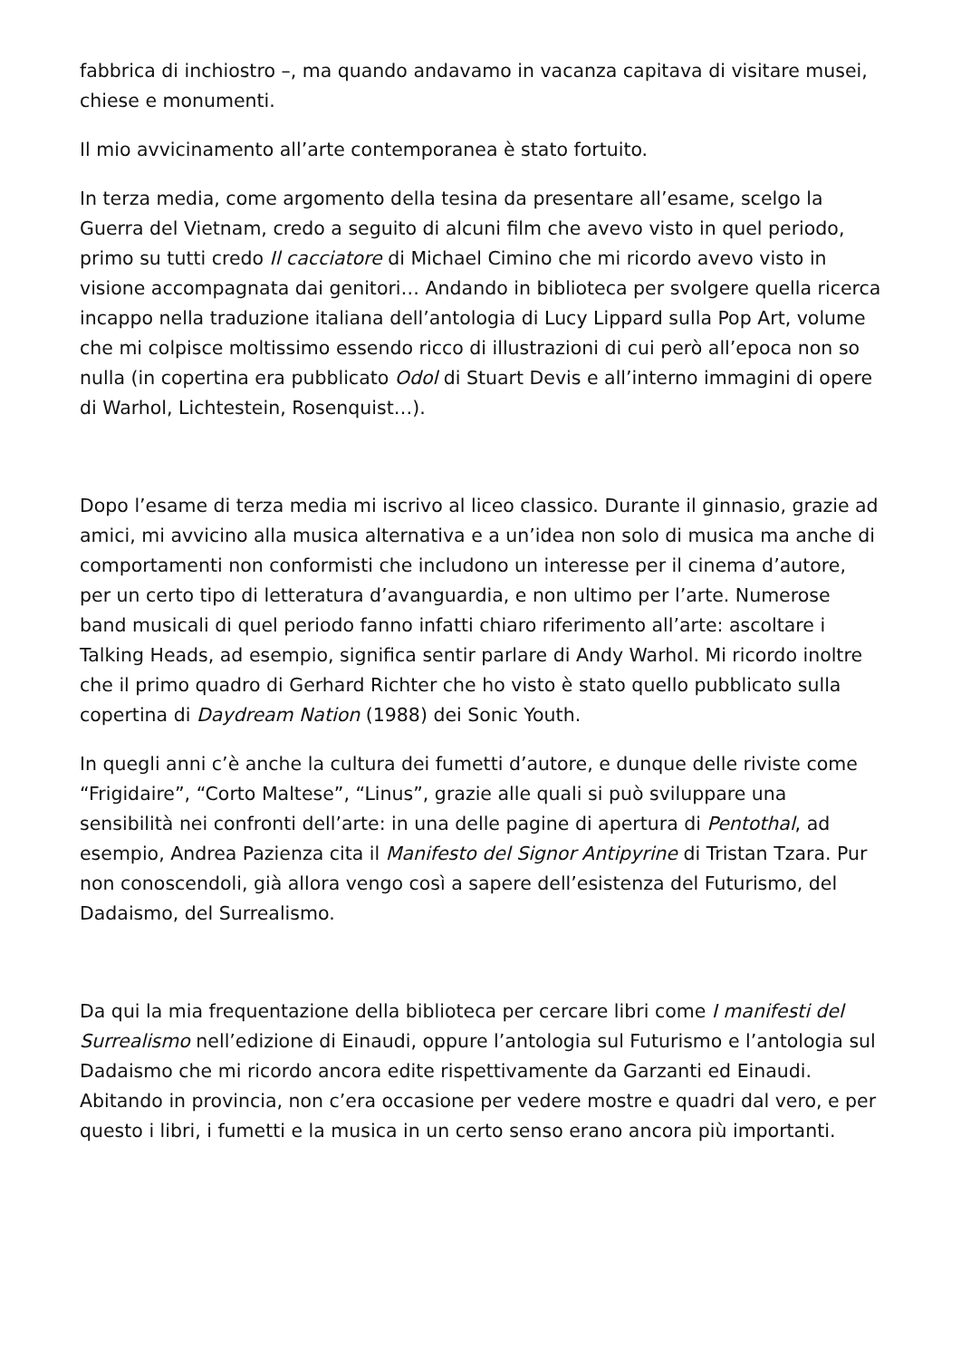fabbrica di inchiostro –, ma quando andavamo in vacanza capitava di visitare musei, chiese e monumenti.
Il mio avvicinamento all’arte contemporanea è stato fortuito.
In terza media, come argomento della tesina da presentare all’esame, scelgo la Guerra del Vietnam, credo a seguito di alcuni film che avevo visto in quel periodo, primo su tutti credo Il cacciatore di Michael Cimino che mi ricordo avevo visto in visione accompagnata dai genitori… Andando in biblioteca per svolgere quella ricerca incappo nella traduzione italiana dell’antologia di Lucy Lippard sulla Pop Art, volume che mi colpisce moltissimo essendo ricco di illustrazioni di cui però all’epoca non so nulla (in copertina era pubblicato Odol di Stuart Devis e all’interno immagini di opere di Warhol, Lichtestein, Rosenquist…).
Dopo l’esame di terza media mi iscrivo al liceo classico. Durante il ginnasio, grazie ad amici, mi avvicino alla musica alternativa e a un’idea non solo di musica ma anche di comportamenti non conformisti che includono un interesse per il cinema d’autore, per un certo tipo di letteratura d’avanguardia, e non ultimo per l’arte. Numerose band musicali di quel periodo fanno infatti chiaro riferimento all’arte: ascoltare i Talking Heads, ad esempio, significa sentir parlare di Andy Warhol. Mi ricordo inoltre che il primo quadro di Gerhard Richter che ho visto è stato quello pubblicato sulla copertina di Daydream Nation (1988) dei Sonic Youth.
In quegli anni c’è anche la cultura dei fumetti d’autore, e dunque delle riviste come “Frigidaire”, “Corto Maltese”, “Linus”, grazie alle quali si può sviluppare una sensibilità nei confronti dell’arte: in una delle pagine di apertura di Pentothal, ad esempio, Andrea Pazienza cita il Manifesto del Signor Antipyrine di Tristan Tzara. Pur non conoscendoli, già allora vengo così a sapere dell’esistenza del Futurismo, del Dadaismo, del Surrealismo.
Da qui la mia frequentazione della biblioteca per cercare libri come I manifesti del Surrealismo nell’edizione di Einaudi, oppure l’antologia sul Futurismo e l’antologia sul Dadaismo che mi ricordo ancora edite rispettivamente da Garzanti ed Einaudi. Abitando in provincia, non c’era occasione per vedere mostre e quadri dal vero, e per questo i libri, i fumetti e la musica in un certo senso erano ancora più importanti.